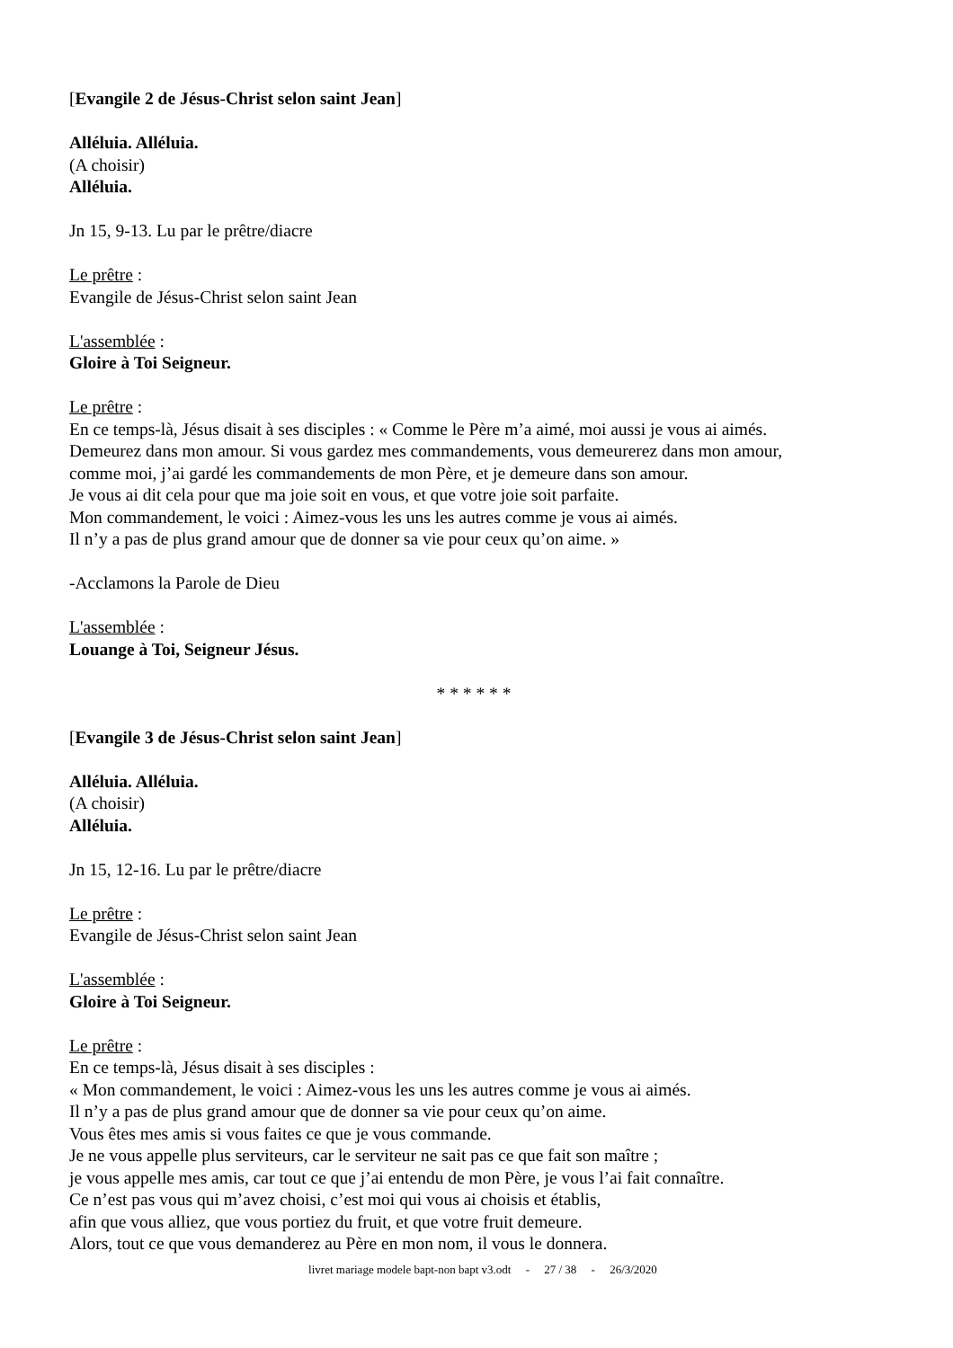[Evangile 2 de Jésus-Christ selon saint Jean]
Alléluia. Alléluia.
(A choisir)
Alléluia.
Jn 15, 9-13. Lu par le prêtre/diacre
Le prêtre :
Evangile de Jésus-Christ selon saint Jean
L'assemblée :
Gloire à Toi Seigneur.
Le prêtre :
En ce temps-là, Jésus disait à ses disciples : « Comme le Père m’a aimé, moi aussi je vous ai aimés.
Demeurez dans mon amour. Si vous gardez mes commandements, vous demeurerez dans mon amour,
comme moi, j’ai gardé les commandements de mon Père, et je demeure dans son amour.
Je vous ai dit cela pour que ma joie soit en vous, et que votre joie soit parfaite.
Mon commandement, le voici : Aimez-vous les uns les autres comme je vous ai aimés.
Il n’y a pas de plus grand amour que de donner sa vie pour ceux qu’on aime. »
-Acclamons la Parole de Dieu
L'assemblée :
Louange à Toi, Seigneur Jésus.
* * * * * *
[Evangile 3 de Jésus-Christ selon saint Jean]
Alléluia. Alléluia.
(A choisir)
Alléluia.
Jn 15, 12-16. Lu par le prêtre/diacre
Le prêtre :
Evangile de Jésus-Christ selon saint Jean
L'assemblée :
Gloire à Toi Seigneur.
Le prêtre :
En ce temps-là, Jésus disait à ses disciples :
« Mon commandement, le voici : Aimez-vous les uns les autres comme je vous ai aimés.
Il n’y a pas de plus grand amour que de donner sa vie pour ceux qu’on aime.
Vous êtes mes amis si vous faites ce que je vous commande.
Je ne vous appelle plus serviteurs, car le serviteur ne sait pas ce que fait son maître ;
je vous appelle mes amis, car tout ce que j’ai entendu de mon Père, je vous l’ai fait connaître.
Ce n’est pas vous qui m’avez choisi, c’est moi qui vous ai choisis et établis,
afin que vous alliez, que vous portiez du fruit, et que votre fruit demeure.
Alors, tout ce que vous demanderez au Père en mon nom, il vous le donnera.
livret mariage modele bapt-non bapt v3.odt - 27 / 38 - 26/3/2020